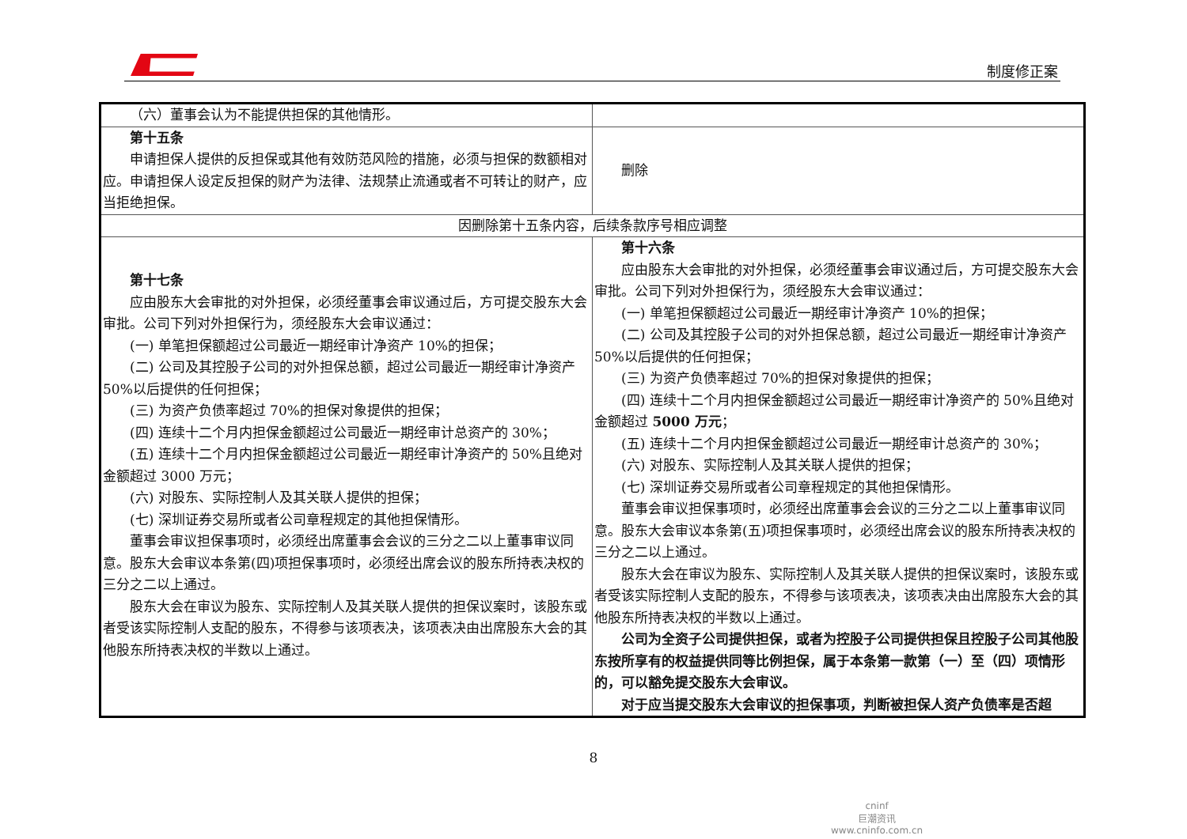制度修正案
| （六）董事会认为不能提供担保的其他情形。 | |
| 第十五条 申请担保人提供的反担保或其他有效防范风险的措施，必须与担保的数额相对应。申请担保人设定反担保的财产为法律、法规禁止流通或者不可转让的财产，应当拒绝担保。 | 删除 |
| 因删除第十五条内容，后续条款序号相应调整 | |
| 第十七条 应由股东大会审批的对外担保，必须经董事会审议通过后，方可提交股东大会审批。公司下列对外担保行为，须经股东大会审议通过： (一) 单笔担保额超过公司最近一期经审计净资产 10%的担保； (二) 公司及其控股子公司的对外担保总额，超过公司最近一期经审计净资产 50%以后提供的任何担保； (三) 为资产负债率超过 70%的担保对象提供的担保； (四) 连续十二个月内担保金额超过公司最近一期经审计总资产的 30%； (五) 连续十二个月内担保金额超过公司最近一期经审计净资产的 50%且绝对金额超过 3000 万元； (六) 对股东、实际控制人及其关联人提供的担保； (七) 深圳证券交易所或者公司章程规定的其他担保情形。 董事会审议担保事项时，必须经出席董事会会议的三分之二以上董事审议同意。股东大会审议本条第(四)项担保事项时，必须经出席会议的股东所持表决权的三分之二以上通过。 股东大会在审议为股东、实际控制人及其关联人提供的担保议案时，该股东或者受该实际控制人支配的股东，不得参与该项表决，该项表决由出席股东大会的其他股东所持表决权的半数以上通过。 | 第十六条 应由股东大会审批的对外担保，必须经董事会审议通过后，方可提交股东大会审批。公司下列对外担保行为，须经股东大会审议通过： (一) 单笔担保额超过公司最近一期经审计净资产 10%的担保； (二) 公司及其控股子公司的对外担保总额，超过公司最近一期经审计净资产 50%以后提供的任何担保； (三) 为资产负债率超过 70%的担保对象提供的担保； (四) 连续十二个月内担保金额超过公司最近一期经审计净资产的 50%且绝对金额超过 5000 万元 ； (五) 连续十二个月内担保金额超过公司最近一期经审计总资产的 30%； (六) 对股东、实际控制人及其关联人提供的担保； (七) 深圳证券交易所或者公司章程规定的其他担保情形。 董事会审议担保事项时，必须经出席董事会会议的三分之二以上董事审议同意。股东大会审议本条第(五)项担保事项时，必须经出席会议的股东所持表决权的三分之二以上通过。 股东大会在审议为股东、实际控制人及其关联人提供的担保议案时，该股东或者受该实际控制人支配的股东，不得参与该项表决，该项表决由出席股东大会的其他股东所持表决权的半数以上通过。 公司为全资子公司提供担保，或者为控股子公司提供担保且控股子公司其他股东按所享有的权益提供同等比例担保，属于本条第一款第（一）至（四）项情形的，可以豁免提交股东大会审议。 对于应当提交股东大会审议的担保事项，判断被担保人资产负债率是否超 |
8
cninf
巨潮资讯
www.cninfo.com.cn